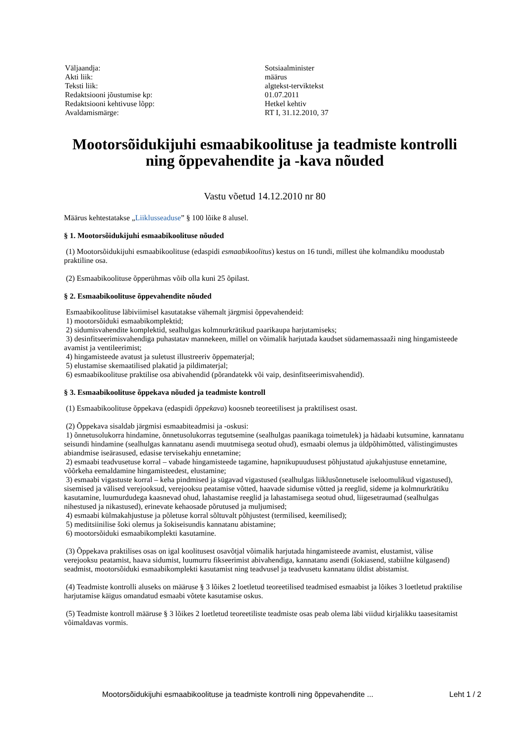| Väljaandja: | Sotsiaalminister |
| Akti liik: | määrus |
| Teksti liik: | algtekst-terviktekst |
| Redaktsiooni jõustumise kp: | 01.07.2011 |
| Redaktsiooni kehtivuse lõpp: | Hetkel kehtiv |
| Avaldamismärge: | RT I, 31.12.2010, 37 |
Mootorsõidukijuhi esmaabikoolituse ja teadmiste kontrolli ning õppevahendite ja -kava nõuded
Vastu võetud 14.12.2010 nr 80
Määrus kehtestatakse „Liiklusseaduse” § 100 lõike 8 alusel.
§ 1. Mootorsõidukijuhi esmaabikoolituse nõuded
(1) Mootorsõidukijuhi esmaabikoolituse (edaspidi esmaabikoolitus) kestus on 16 tundi, millest ühe kolmandiku moodustab praktiline osa.
(2) Esmaabikoolituse õpperühmas võib olla kuni 25 õpilast.
§ 2. Esmaabikoolituse õppevahendite nõuded
Esmaabikoolituse läbiviimisel kasutatakse vähemalt järgmisi õppevahendeid:
1) mootorsõiduki esmaabikomplektid;
2) sidumisvahendite komplektid, sealhulgas kolmnurkrätikud paarikaupa harjutamiseks;
3) desinfitseerimisvahendiga puhastatav mannekeen, millel on võimalik harjutada kaudset südamemassaaži ning hingamisteede avamist ja ventileerimist;
4) hingamisteede avatust ja suletust illustreeriv õppematerjal;
5) elustamise skemaatilised plakatid ja pildimaterjal;
6) esmaabikoolituse praktilise osa abivahendid (põrandatekk või vaip, desinfitseerimisvahendid).
§ 3. Esmaabikoolituse õppekava nõuded ja teadmiste kontroll
(1) Esmaabikoolituse õppekava (edaspidi õppekava) koosneb teoreetilisest ja praktilisest osast.
(2) Õppekava sisaldab järgmisi esmaabiteadmisi ja -oskusi:
1) õnnetusolukorra hindamine, õnnetusolukorras tegutsemine (sealhulgas paanikaga toimetulek) ja hädaabi kutsumine, kannatanu seisundi hindamine (sealhulgas kannatanu asendi muutmisega seotud ohud), esmaabi olemus ja üldpõhimõtted, välistingimustes abiandmise iseärasused, edasise tervisekahju ennetamine;
2) esmaabi teadvusetuse korral – vabade hingamisteede tagamine, hapnikupuudusest põhjustatud ajukahjustuse ennetamine, võõrkeha eemaldamine hingamisteedest, elustamine;
3) esmaabi vigastuste korral – keha pindmised ja sügavad vigastused (sealhulgas liiklusõnnetusele iseloomulikud vigastused), sisemised ja välised verejooksud, verejooksu peatamise võtted, haavade sidumise võtted ja reeglid, sideme ja kolmnurkrätiku kasutamine, luumurdudega kaasnevad ohud, lahastamise reeglid ja lahastamisega seotud ohud, liigesetraumad (sealhulgas nihestused ja nikastused), erinevate kehaosade põrutused ja muljumised;
4) esmaabi külmakahjustuse ja põletuse korral sõltuvalt põhjustest (termilised, keemilised);
5) meditsiinilise šoki olemus ja šokiseisundis kannatanu abistamine;
6) mootorsõiduki esmaabikomplekti kasutamine.
(3) Õppekava praktilises osas on igal koolitusest osavõtjal võimalik harjutada hingamisteede avamist, elustamist, välise verejooksu peatamist, haava sidumist, luumurru fikseerimist abivahendiga, kannatanu asendi (šokiasend, stabiilne külgasend) seadmist, mootorsõiduki esmaabikomplekti kasutamist ning teadvusel ja teadvusetu kannatanu üldist abistamist.
(4) Teadmiste kontrolli aluseks on määruse § 3 lõikes 2 loetletud teoreetilised teadmised esmaabist ja lõikes 3 loetletud praktilise harjutamise käigus omandatud esmaabi võtete kasutamise oskus.
(5) Teadmiste kontroll määruse § 3 lõikes 2 loetletud teoreetiliste teadmiste osas peab olema läbi viidud kirjalikku taasesitamist võimaldavas vormis.
Mootorsõidukijuhi esmaabikoolituse ja teadmiste kontrolli ning õppevahendite ... Leht 1 / 2